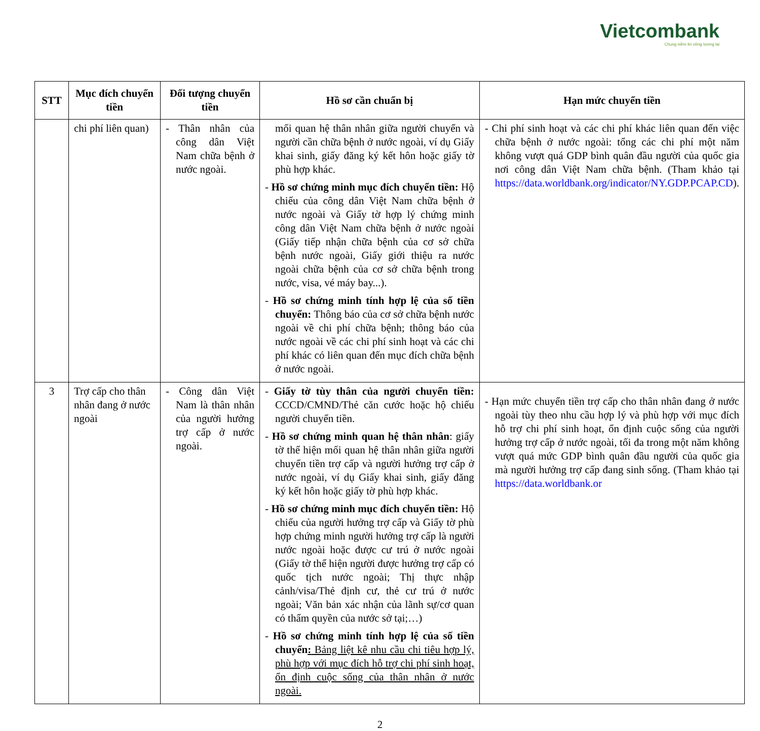Vietcombank
Chung niềm tin vững tương lai
| STT | Mục đích chuyển tiền | Đối tượng chuyển tiền | Hồ sơ cần chuẩn bị | Hạn mức chuyển tiền |
| --- | --- | --- | --- | --- |
| | chi phí liên quan) | - Thân nhân của công dân Việt Nam chữa bệnh ở nước ngoài. | mối quan hệ thân nhân giữa người chuyển và người cần chữa bệnh ở nước ngoài, ví dụ Giấy khai sinh, giấy đăng ký kết hôn hoặc giấy tờ phù hợp khác. - Hồ sơ chứng minh mục đích chuyển tiền: Hộ chiếu của công dân Việt Nam chữa bệnh ở nước ngoài và Giấy tờ hợp lý chứng minh công dân Việt Nam chữa bệnh ở nước ngoài (Giấy tiếp nhận chữa bệnh của cơ sở chữa bệnh nước ngoài, Giấy giới thiệu ra nước ngoài chữa bệnh của cơ sở chữa bệnh trong nước, visa, vé máy bay...). - Hồ sơ chứng minh tính hợp lệ của số tiền chuyển: Thông báo của cơ sở chữa bệnh nước ngoài về chi phí chữa bệnh; thông báo của nước ngoài về các chi phí sinh hoạt và các chi phí khác có liên quan đến mục đích chữa bệnh ở nước ngoài. | - Chi phí sinh hoạt và các chi phí khác liên quan đến việc chữa bệnh ở nước ngoài: tổng các chi phí một năm không vượt quá GDP bình quân đầu người của quốc gia nơi công dân Việt Nam chữa bệnh. (Tham khảo tại https://data.worldbank.org/indicator/NY.GDP.PCAP.CD ). |
| 3 | Trợ cấp cho thân nhân đang ở nước ngoài | - Công dân Việt Nam là thân nhân của người hưởng trợ cấp ở nước ngoài. | - Giấy tờ tùy thân của người chuyển tiền: CCCD/CMND/Thẻ căn cước hoặc hộ chiếu người chuyển tiền. - Hồ sơ chứng minh quan hệ thân nhân : giấy tờ thể hiện mối quan hệ thân nhân giữa người chuyển tiền trợ cấp và người hưởng trợ cấp ở nước ngoài, ví dụ Giấy khai sinh, giấy đăng ký kết hôn hoặc giấy tờ phù hợp khác. - Hồ sơ chứng minh mục đích chuyển tiền: Hộ chiếu của người hưởng trợ cấp và Giấy tờ phù hợp chứng minh người hưởng trợ cấp là người nước ngoài hoặc được cư trú ở nước ngoài (Giấy tờ thể hiện người được hưởng trợ cấp có quốc tịch nước ngoài; Thị thực nhập cảnh/visa/Thẻ định cư, thẻ cư trú ở nước ngoài; Văn bản xác nhận của lãnh sự/cơ quan có thẩm quyền của nước sở tại;…) - Hồ sơ chứng minh tính hợp lệ của số tiền chuyển : Bảng liệt kê nhu cầu chi tiêu hợp lý, phù hợp với mục đích hỗ trợ chi phí sinh hoạt, ổn định cuộc sống của thân nhân ở nước ngoài. | - Hạn mức chuyển tiền trợ cấp cho thân nhân đang ở nước ngoài tùy theo nhu cầu hợp lý và phù hợp với mục đích hỗ trợ chi phí sinh hoạt, ổn định cuộc sống của người hưởng trợ cấp ở nước ngoài, tối đa trong một năm không vượt quá mức GDP bình quân đầu người của quốc gia mà người hưởng trợ cấp đang sinh sống. (Tham khảo tại https://data.worldbank.or |
2